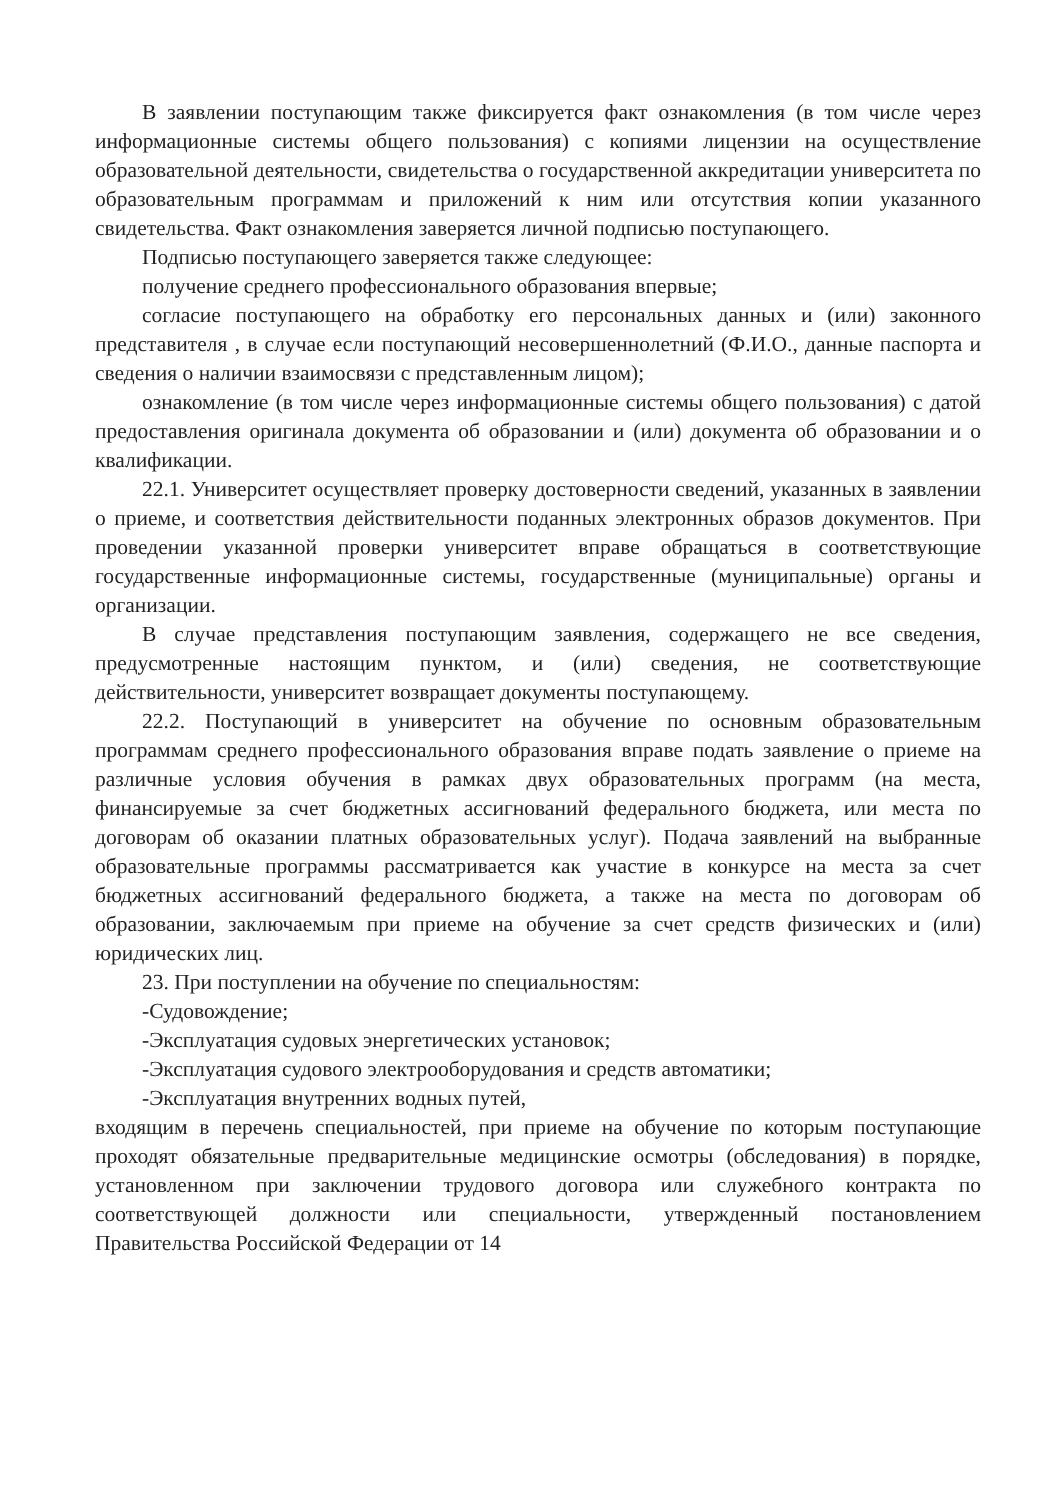В заявлении поступающим также фиксируется факт ознакомления (в том числе через информационные системы общего пользования) с копиями лицензии на осуществление образовательной деятельности, свидетельства о государственной аккредитации университета по образовательным программам и приложений к ним или отсутствия копии указанного свидетельства. Факт ознакомления заверяется личной подписью поступающего.
Подписью поступающего заверяется также следующее:
получение среднего профессионального образования впервые;
согласие поступающего на обработку его персональных данных и (или) законного представителя , в случае если поступающий несовершеннолетний (Ф.И.О., данные паспорта и сведения о наличии взаимосвязи с представленным лицом);
ознакомление (в том числе через информационные системы общего пользования) с датой предоставления оригинала документа об образовании и (или) документа об образовании и о квалификации.
22.1. Университет осуществляет проверку достоверности сведений, указанных в заявлении о приеме, и соответствия действительности поданных электронных образов документов. При проведении указанной проверки университет вправе обращаться в соответствующие государственные информационные системы, государственные (муниципальные) органы и организации.
В случае представления поступающим заявления, содержащего не все сведения, предусмотренные настоящим пунктом, и (или) сведения, не соответствующие действительности, университет возвращает документы поступающему.
22.2. Поступающий в университет на обучение по основным образовательным программам среднего профессионального образования вправе подать заявление о приеме на различные условия обучения в рамках двух образовательных программ (на места, финансируемые за счет бюджетных ассигнований федерального бюджета, или места по договорам об оказании платных образовательных услуг). Подача заявлений на выбранные образовательные программы рассматривается как участие в конкурсе на места за счет бюджетных ассигнований федерального бюджета, а также на места по договорам об образовании, заключаемым при приеме на обучение за счет средств физических и (или) юридических лиц.
23. При поступлении на обучение по специальностям:
-Судовождение;
-Эксплуатация судовых энергетических установок;
-Эксплуатация судового электрооборудования и средств автоматики;
-Эксплуатация внутренних водных путей,
входящим в перечень специальностей, при приеме на обучение по которым поступающие проходят обязательные предварительные медицинские осмотры (обследования) в порядке, установленном при заключении трудового договора или служебного контракта по соответствующей должности или специальности, утвержденный постановлением Правительства Российской Федерации от 14